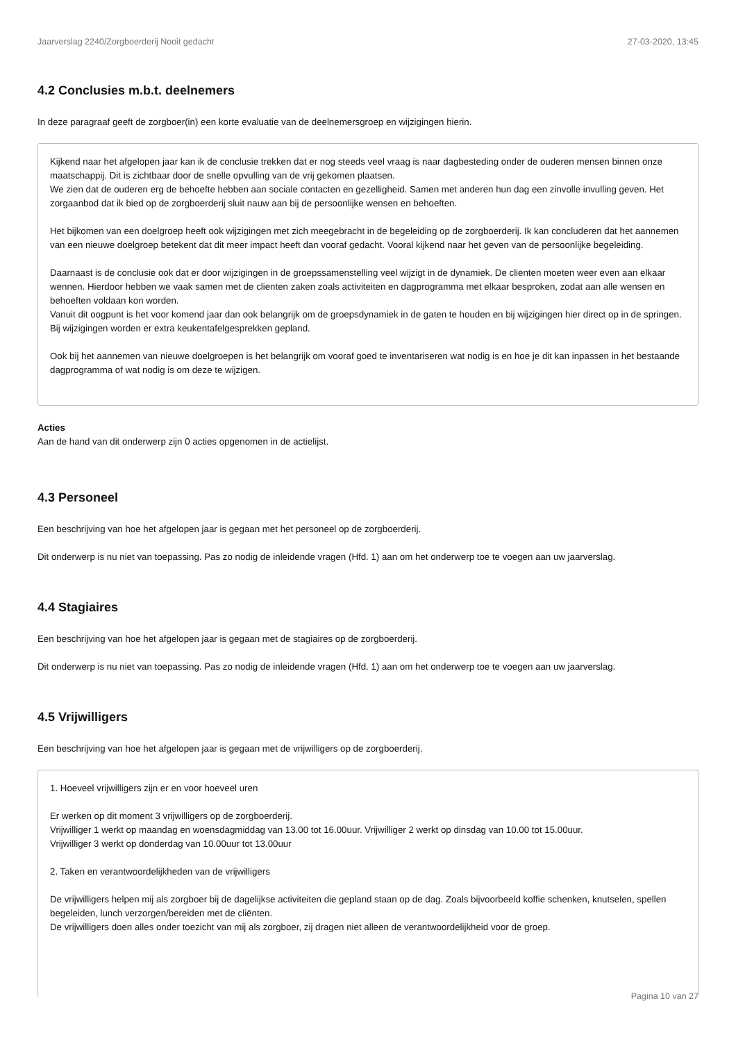Jaarverslag 2240/Zorgboerderij Nooit gedacht 27-03-2020, 13:45
4.2 Conclusies m.b.t. deelnemers
In deze paragraaf geeft de zorgboer(in) een korte evaluatie van de deelnemersgroep en wijzigingen hierin.
Kijkend naar het afgelopen jaar kan ik de conclusie trekken dat er nog steeds veel vraag is naar dagbesteding onder de ouderen mensen binnen onze maatschappij. Dit is zichtbaar door de snelle opvulling van de vrij gekomen plaatsen.
We zien dat de ouderen erg de behoefte hebben aan sociale contacten en gezelligheid. Samen met anderen hun dag een zinvolle invulling geven. Het zorgaanbod dat ik bied op de zorgboerderij sluit nauw aan bij de persoonlijke wensen en behoeften.
Het bijkomen van een doelgroep heeft ook wijzigingen met zich meegebracht in de begeleiding op de zorgboerderij. Ik kan concluderen dat het aannemen van een nieuwe doelgroep betekent dat dit meer impact heeft dan vooraf gedacht. Vooral kijkend naar het geven van de persoonlijke begeleiding.
Daarnaast is de conclusie ook dat er door wijzigingen in de groepssamenstelling veel wijzigt in de dynamiek. De clienten moeten weer even aan elkaar wennen. Hierdoor hebben we vaak samen met de clienten zaken zoals activiteiten en dagprogramma met elkaar besproken, zodat aan alle wensen en behoeften voldaan kon worden.
Vanuit dit oogpunt is het voor komend jaar dan ook belangrijk om de groepsdynamiek in de gaten te houden en bij wijzigingen hier direct op in de springen. Bij wijzigingen worden er extra keukentafelgesprekken gepland.
Ook bij het aannemen van nieuwe doelgroepen is het belangrijk om vooraf goed te inventariseren wat nodig is en hoe je dit kan inpassen in het bestaande dagprogramma of wat nodig is om deze te wijzigen.
Acties
Aan de hand van dit onderwerp zijn 0 acties opgenomen in de actielijst.
4.3 Personeel
Een beschrijving van hoe het afgelopen jaar is gegaan met het personeel op de zorgboerderij.
Dit onderwerp is nu niet van toepassing. Pas zo nodig de inleidende vragen (Hfd. 1) aan om het onderwerp toe te voegen aan uw jaarverslag.
4.4 Stagiaires
Een beschrijving van hoe het afgelopen jaar is gegaan met de stagiaires op de zorgboerderij.
Dit onderwerp is nu niet van toepassing. Pas zo nodig de inleidende vragen (Hfd. 1) aan om het onderwerp toe te voegen aan uw jaarverslag.
4.5 Vrijwilligers
Een beschrijving van hoe het afgelopen jaar is gegaan met de vrijwilligers op de zorgboerderij.
1. Hoeveel vrijwilligers zijn er en voor hoeveel uren
Er werken op dit moment 3 vrijwilligers op de zorgboerderij.
Vrijwilliger 1 werkt op maandag en woensdagmiddag van 13.00 tot 16.00uur. Vrijwilliger 2 werkt op dinsdag van 10.00 tot 15.00uur.
Vrijwilliger 3 werkt op donderdag van 10.00uur tot 13.00uur
2. Taken en verantwoordelijkheden van de vrijwilligers
De vrijwilligers helpen mij als zorgboer bij de dagelijkse activiteiten die gepland staan op de dag. Zoals bijvoorbeeld koffie schenken, knutselen, spellen begeleiden, lunch verzorgen/bereiden met de cliënten.
De vrijwilligers doen alles onder toezicht van mij als zorgboer, zij dragen niet alleen de verantwoordelijkheid voor de groep.
Pagina 10 van 27